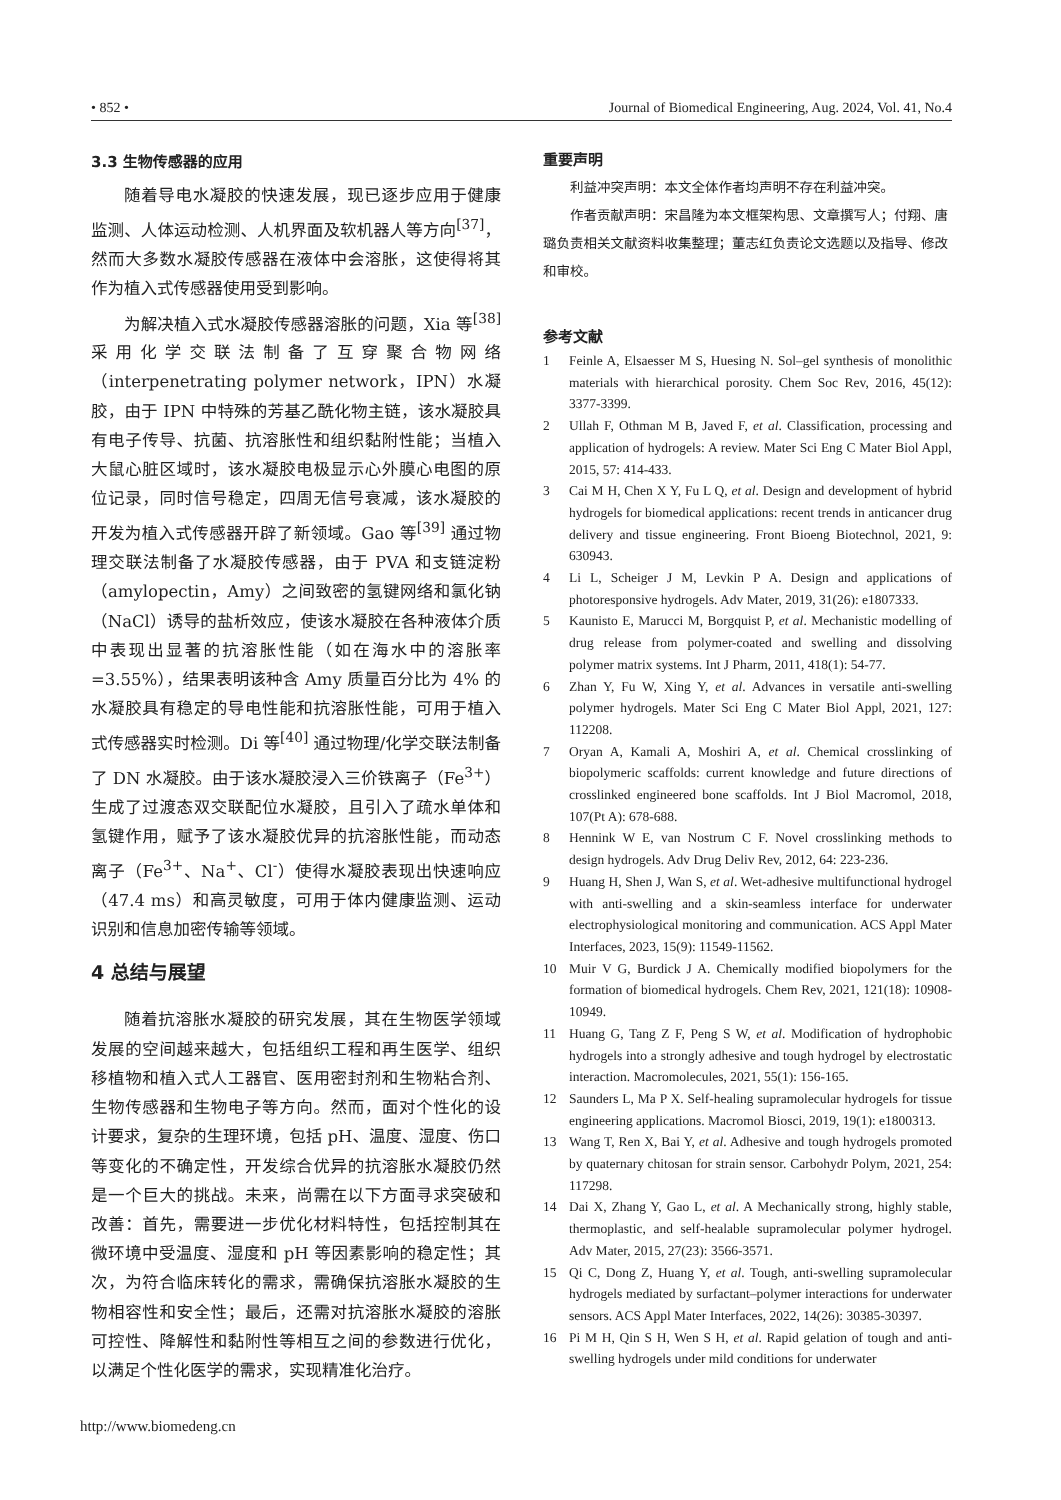• 852 • Journal of Biomedical Engineering, Aug. 2024, Vol. 41, No.4
3.3 生物传感器的应用
随着导电水凝胶的快速发展，现已逐步应用于健康监测、人体运动检测、人机界面及软机器人等方向<sup>[37]</sup>，然而大多数水凝胶传感器在液体中会溶胀，这使得将其作为植入式传感器使用受到影响。
为解决植入式水凝胶传感器溶胀的问题，Xia 等<sup>[38]</sup> 采用化学交联法制备了互穿聚合物网络（interpenetrating polymer network，IPN）水凝胶，由于 IPN 中特殊的芳基乙酰化物主链，该水凝胶具有电子传导、抗菌、抗溶胀性和组织黏附性能；当植入大鼠心脏区域时，该水凝胶电极显示心外膜心电图的原位记录，同时信号稳定，四周无信号衰减，该水凝胶的开发为植入式传感器开辟了新领域。Gao 等<sup>[39]</sup> 通过物理交联法制备了水凝胶传感器，由于 PVA 和支链淀粉（amylopectin，Amy）之间致密的氢键网络和氯化钠（NaCl）诱导的盐析效应，使该水凝胶在各种液体介质中表现出显著的抗溶胀性能（如在海水中的溶胀率=3.55%），结果表明该种含 Amy 质量百分比为 4% 的水凝胶具有稳定的导电性能和抗溶胀性能，可用于植入式传感器实时检测。Di 等<sup>[40]</sup> 通过物理/化学交联法制备了 DN 水凝胶。由于该水凝胶浸入三价铁离子（Fe<sup>3+</sup>）生成了过渡态双交联配位水凝胶，且引入了疏水单体和氢键作用，赋予了该水凝胶优异的抗溶胀性能，而动态离子（Fe<sup>3+</sup>、Na<sup>+</sup>、Cl<sup>-</sup>）使得水凝胶表现出快速响应（47.4 ms）和高灵敏度，可用于体内健康监测、运动识别和信息加密传输等领域。
4 总结与展望
随着抗溶胀水凝胶的研究发展，其在生物医学领域发展的空间越来越大，包括组织工程和再生医学、组织移植物和植入式人工器官、医用密封剂和生物粘合剂、生物传感器和生物电子等方向。然而，面对个性化的设计要求，复杂的生理环境，包括 pH、温度、湿度、伤口等变化的不确定性，开发综合优异的抗溶胀水凝胶仍然是一个巨大的挑战。未来，尚需在以下方面寻求突破和改善：首先，需要进一步优化材料特性，包括控制其在微环境中受温度、湿度和 pH 等因素影响的稳定性；其次，为符合临床转化的需求，需确保抗溶胀水凝胶的生物相容性和安全性；最后，还需对抗溶胀水凝胶的溶胀可控性、降解性和黏附性等相互之间的参数进行优化，以满足个性化医学的需求，实现精准化治疗。
重要声明
利益冲突声明：本文全体作者均声明不存在利益冲突。
作者贡献声明：宋昌隆为本文框架构思、文章撰写人；付翔、唐璐负责相关文献资料收集整理；董志红负责论文选题以及指导、修改和审校。
参考文献
1 Feinle A, Elsaesser M S, Huesing N. Sol–gel synthesis of monolithic materials with hierarchical porosity. Chem Soc Rev, 2016, 45(12): 3377-3399.
2 Ullah F, Othman M B, Javed F, et al. Classification, processing and application of hydrogels: A review. Mater Sci Eng C Mater Biol Appl, 2015, 57: 414-433.
3 Cai M H, Chen X Y, Fu L Q, et al. Design and development of hybrid hydrogels for biomedical applications: recent trends in anticancer drug delivery and tissue engineering. Front Bioeng Biotechnol, 2021, 9: 630943.
4 Li L, Scheiger J M, Levkin P A. Design and applications of photoresponsive hydrogels. Adv Mater, 2019, 31(26): e1807333.
5 Kaunisto E, Marucci M, Borgquist P, et al. Mechanistic modelling of drug release from polymer-coated and swelling and dissolving polymer matrix systems. Int J Pharm, 2011, 418(1): 54-77.
6 Zhan Y, Fu W, Xing Y, et al. Advances in versatile anti-swelling polymer hydrogels. Mater Sci Eng C Mater Biol Appl, 2021, 127: 112208.
7 Oryan A, Kamali A, Moshiri A, et al. Chemical crosslinking of biopolymeric scaffolds: current knowledge and future directions of crosslinked engineered bone scaffolds. Int J Biol Macromol, 2018, 107(Pt A): 678-688.
8 Hennink W E, van Nostrum C F. Novel crosslinking methods to design hydrogels. Adv Drug Deliv Rev, 2012, 64: 223-236.
9 Huang H, Shen J, Wan S, et al. Wet-adhesive multifunctional hydrogel with anti-swelling and a skin-seamless interface for underwater electrophysiological monitoring and communication. ACS Appl Mater Interfaces, 2023, 15(9): 11549-11562.
10 Muir V G, Burdick J A. Chemically modified biopolymers for the formation of biomedical hydrogels. Chem Rev, 2021, 121(18): 10908-10949.
11 Huang G, Tang Z F, Peng S W, et al. Modification of hydrophobic hydrogels into a strongly adhesive and tough hydrogel by electrostatic interaction. Macromolecules, 2021, 55(1): 156-165.
12 Saunders L, Ma P X. Self-healing supramolecular hydrogels for tissue engineering applications. Macromol Biosci, 2019, 19(1): e1800313.
13 Wang T, Ren X, Bai Y, et al. Adhesive and tough hydrogels promoted by quaternary chitosan for strain sensor. Carbohydr Polym, 2021, 254: 117298.
14 Dai X, Zhang Y, Gao L, et al. A Mechanically strong, highly stable, thermoplastic, and self-healable supramolecular polymer hydrogel. Adv Mater, 2015, 27(23): 3566-3571.
15 Qi C, Dong Z, Huang Y, et al. Tough, anti-swelling supramolecular hydrogels mediated by surfactant–polymer interactions for underwater sensors. ACS Appl Mater Interfaces, 2022, 14(26): 30385-30397.
16 Pi M H, Qin S H, Wen S H, et al. Rapid gelation of tough and anti-swelling hydrogels under mild conditions for underwater
http://www.biomedeng.cn